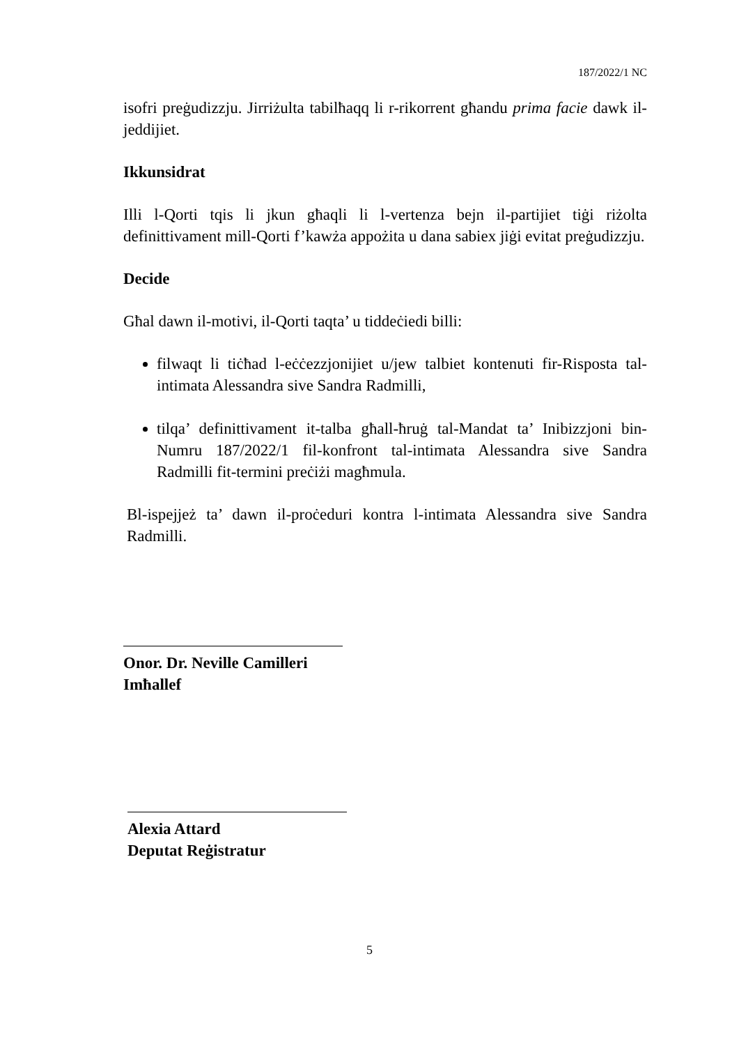187/2022/1 NC
isofri preġudizzju. Jirriżulta tabilħaqq li r-rikorrent għandu prima facie dawk il-jeddijiet.
Ikkunsidrat
Illi l-Qorti tqis li jkun għaqli li l-vertenza bejn il-partijiet tiġi riżolta definittivament mill-Qorti f’kawża appożita u dana sabiex jiġi evitat preġudizzju.
Decide
Għal dawn il-motivi, il-Qorti taqta’ u tiddeċiedi billi:
filwaqt li tiċħad l-eċċezzjonijiet u/jew talbiet kontenuti fir-Risposta tal-intimata Alessandra sive Sandra Radmilli,
tilqa’ definittivament it-talba għall-ħruġ tal-Mandat ta’ Inibizzjoni bin-Numru 187/2022/1 fil-konfront tal-intimata Alessandra sive Sandra Radmilli fit-termini preċiżi magħmula.
Bl-ispejjeż ta’ dawn il-proċeduri kontra l-intimata Alessandra sive Sandra Radmilli.
Onor. Dr. Neville Camilleri
Imħallef
Alexia Attard
Deputat Reġistratur
5